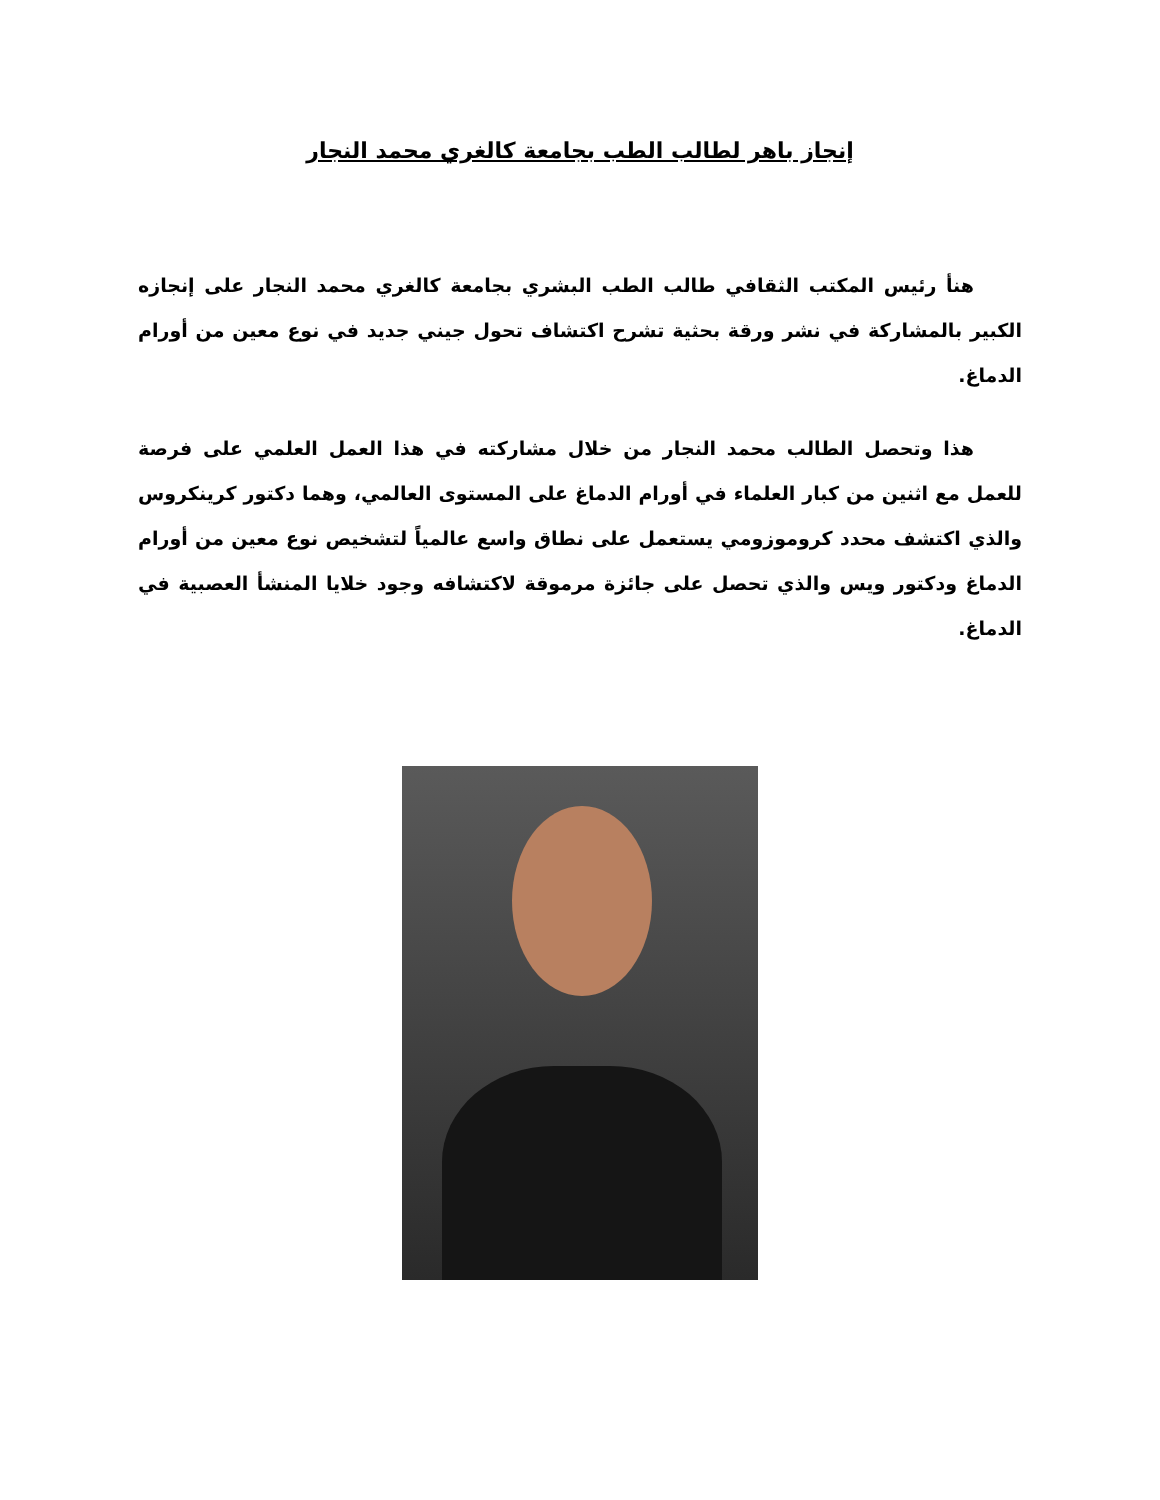إنجاز باهر لطالب الطب بجامعة كالغري محمد النجار
هنأ رئيس المكتب الثقافي طالب الطب البشري بجامعة كالغري محمد النجار على إنجازه الكبير بالمشاركة في نشر ورقة بحثية تشرح اكتشاف تحول جيني جديد في نوع معين من أورام الدماغ.
هذا وتحصل الطالب محمد النجار من خلال مشاركته في هذا العمل العلمي على فرصة للعمل مع اثنين من كبار العلماء في أورام الدماغ على المستوى العالمي، وهما دكتور كرينكروس والذي اكتشف محدد كروموزومي يستعمل على نطاق واسع عالمياً لتشخيص نوع معين من أورام الدماغ ودكتور ويس والذي تحصل على جائزة مرموقة لاكتشافه وجود خلايا المنشأ العصبية في الدماغ.